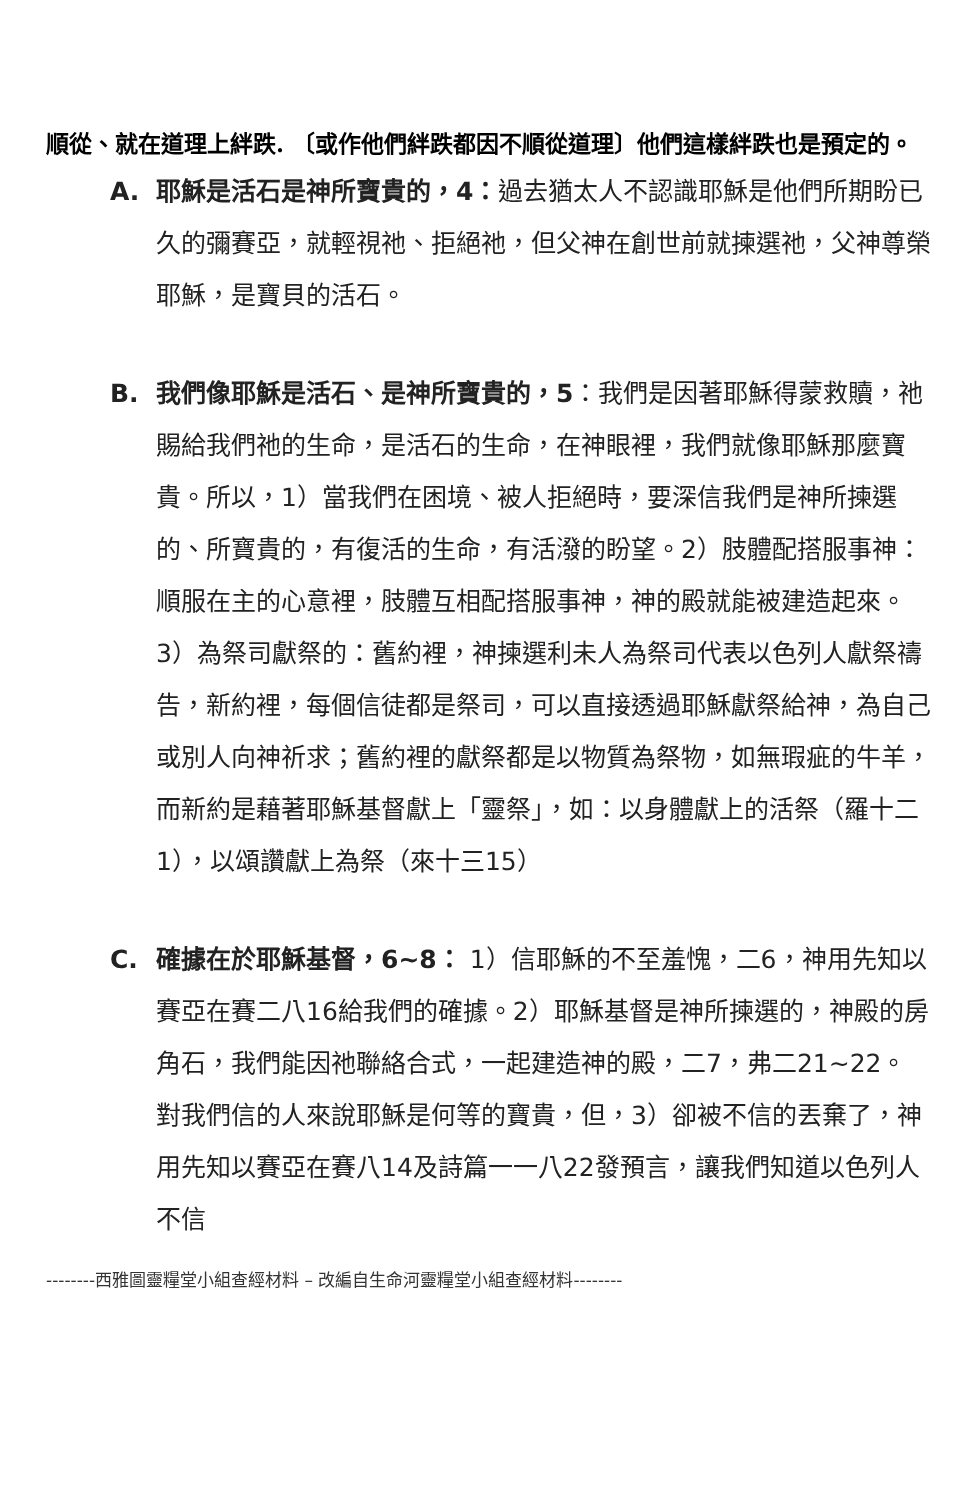順從、就在道理上絆跌. 〔或作他們絆跌都因不順從道理〕他們這樣絆跌也是預定的。
A. 耶穌是活石是神所寶貴的，4：過去猶太人不認識耶穌是他們所期盼已久的彌賽亞，就輕視祂、拒絕祂，但父神在創世前就揀選祂，父神尊榮耶穌，是寶貝的活石。
B. 我們像耶穌是活石、是神所寶貴的，5：我們是因著耶穌得蒙救贖，祂賜給我們祂的生命，是活石的生命，在神眼裡，我們就像耶穌那麼寶貴。所以，1）當我們在困境、被人拒絕時，要深信我們是神所揀選的、所寶貴的，有復活的生命，有活潑的盼望。2）肢體配搭服事神：順服在主的心意裡，肢體互相配搭服事神，神的殿就能被建造起來。3）為祭司獻祭的：舊約裡，神揀選利未人為祭司代表以色列人獻祭禱告，新約裡，每個信徒都是祭司，可以直接透過耶穌獻祭給神，為自己或別人向神祈求；舊約裡的獻祭都是以物質為祭物，如無瑕疵的牛羊，而新約是藉著耶穌基督獻上「靈祭」，如：以身體獻上的活祭（羅十二1），以頌讚獻上為祭（來十三15）
C. 確據在於耶穌基督，6~8： 1）信耶穌的不至羞愧，二6，神用先知以賽亞在賽二八16給我們的確據。2）耶穌基督是神所揀選的，神殿的房角石，我們能因祂聯絡合式，一起建造神的殿，二7，弗二21~22。對我們信的人來說耶穌是何等的寶貴，但，3）卻被不信的丟棄了，神用先知以賽亞在賽八14及詩篇一一八22發預言，讓我們知道以色列人不信
--------西雅圖靈糧堂小組查經材料 – 改編自生命河靈糧堂小組查經材料--------